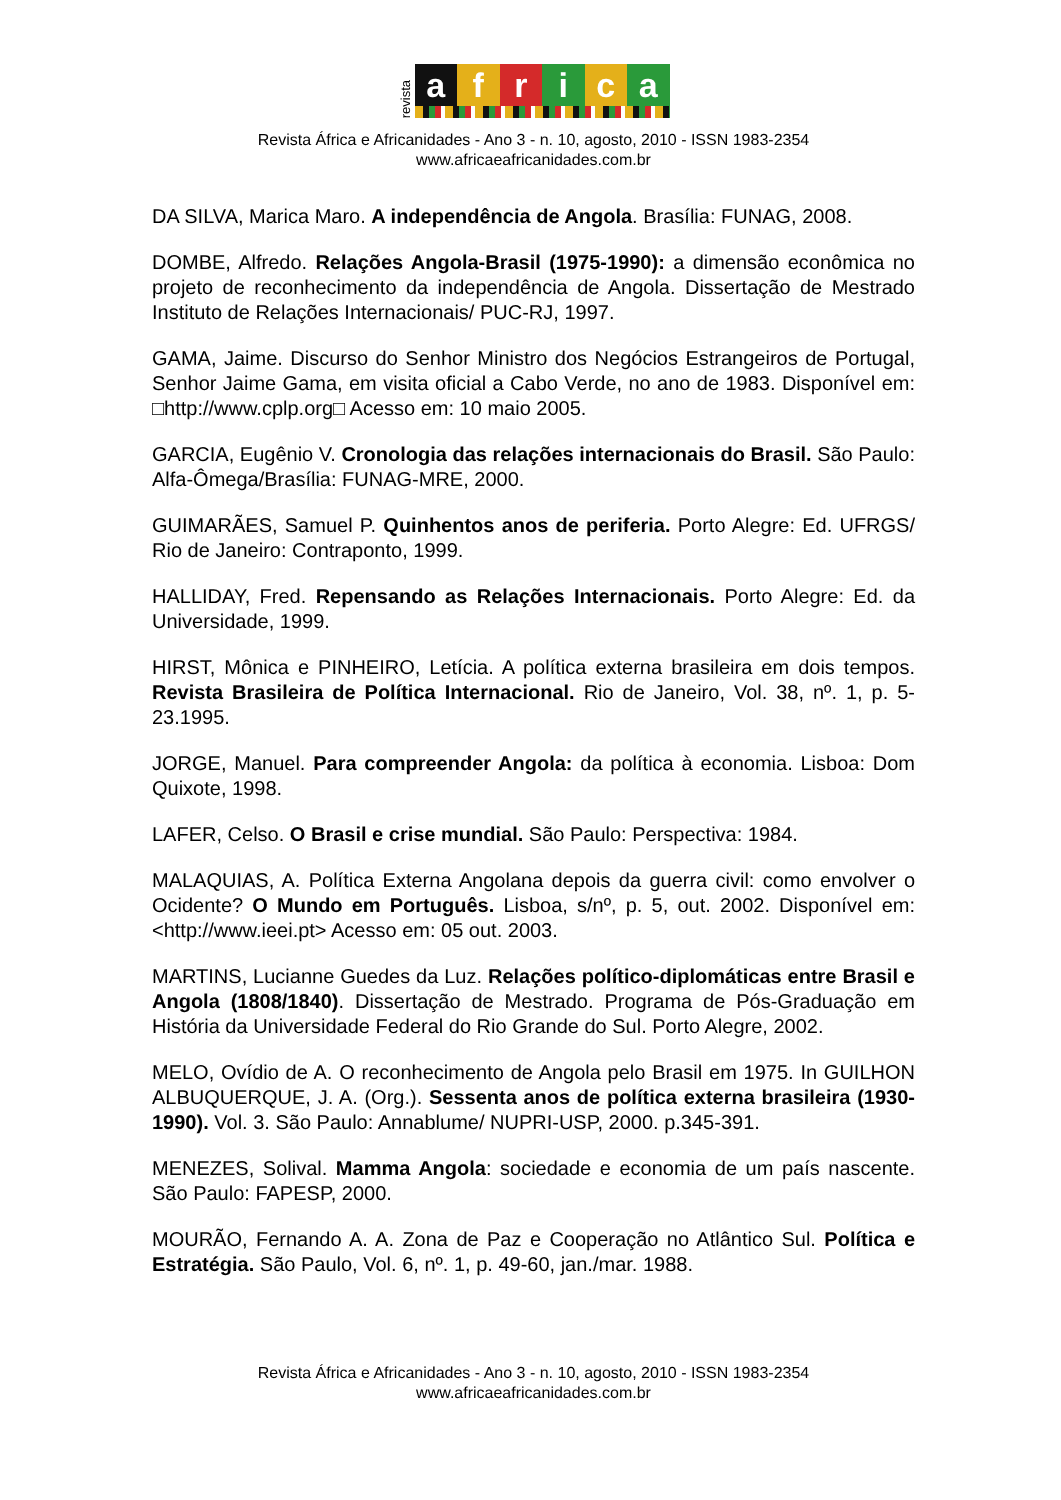revista
africa
Revista África e Africanidades - Ano 3 - n. 10, agosto, 2010 - ISSN 1983-2354
www.africaeafricanidades.com.br
DA SILVA, Marica Maro. A independência de Angola. Brasília: FUNAG, 2008.
DOMBE, Alfredo. Relações Angola-Brasil (1975-1990): a dimensão econômica no projeto de reconhecimento da independência de Angola. Dissertação de Mestrado Instituto de Relações Internacionais/ PUC-RJ, 1997.
GAMA, Jaime. Discurso do Senhor Ministro dos Negócios Estrangeiros de Portugal, Senhor Jaime Gama, em visita oficial a Cabo Verde, no ano de 1983. Disponível em: □http://www.cplp.org□ Acesso em: 10 maio 2005.
GARCIA, Eugênio V. Cronologia das relações internacionais do Brasil. São Paulo: Alfa-Ômega/Brasília: FUNAG-MRE, 2000.
GUIMARÃES, Samuel P. Quinhentos anos de periferia. Porto Alegre: Ed. UFRGS/ Rio de Janeiro: Contraponto, 1999.
HALLIDAY, Fred. Repensando as Relações Internacionais. Porto Alegre: Ed. da Universidade, 1999.
HIRST, Mônica e PINHEIRO, Letícia. A política externa brasileira em dois tempos. Revista Brasileira de Política Internacional. Rio de Janeiro, Vol. 38, nº. 1, p. 5-23.1995.
JORGE, Manuel. Para compreender Angola: da política à economia. Lisboa: Dom Quixote, 1998.
LAFER, Celso. O Brasil e crise mundial. São Paulo: Perspectiva: 1984.
MALAQUIAS, A. Política Externa Angolana depois da guerra civil: como envolver o Ocidente? O Mundo em Português. Lisboa, s/nº, p. 5, out. 2002. Disponível em: <http://www.ieei.pt> Acesso em: 05 out. 2003.
MARTINS, Lucianne Guedes da Luz. Relações político-diplomáticas entre Brasil e Angola (1808/1840). Dissertação de Mestrado. Programa de Pós-Graduação em História da Universidade Federal do Rio Grande do Sul. Porto Alegre, 2002.
MELO, Ovídio de A. O reconhecimento de Angola pelo Brasil em 1975. In GUILHON ALBUQUERQUE, J. A. (Org.). Sessenta anos de política externa brasileira (1930-1990). Vol. 3. São Paulo: Annablume/ NUPRI-USP, 2000. p.345-391.
MENEZES, Solival. Mamma Angola: sociedade e economia de um país nascente. São Paulo: FAPESP, 2000.
MOURÃO, Fernando A. A. Zona de Paz e Cooperação no Atlântico Sul. Política e Estratégia. São Paulo, Vol. 6, nº. 1, p. 49-60, jan./mar. 1988.
Revista África e Africanidades - Ano 3 - n. 10, agosto, 2010 - ISSN 1983-2354
www.africaeafricanidades.com.br